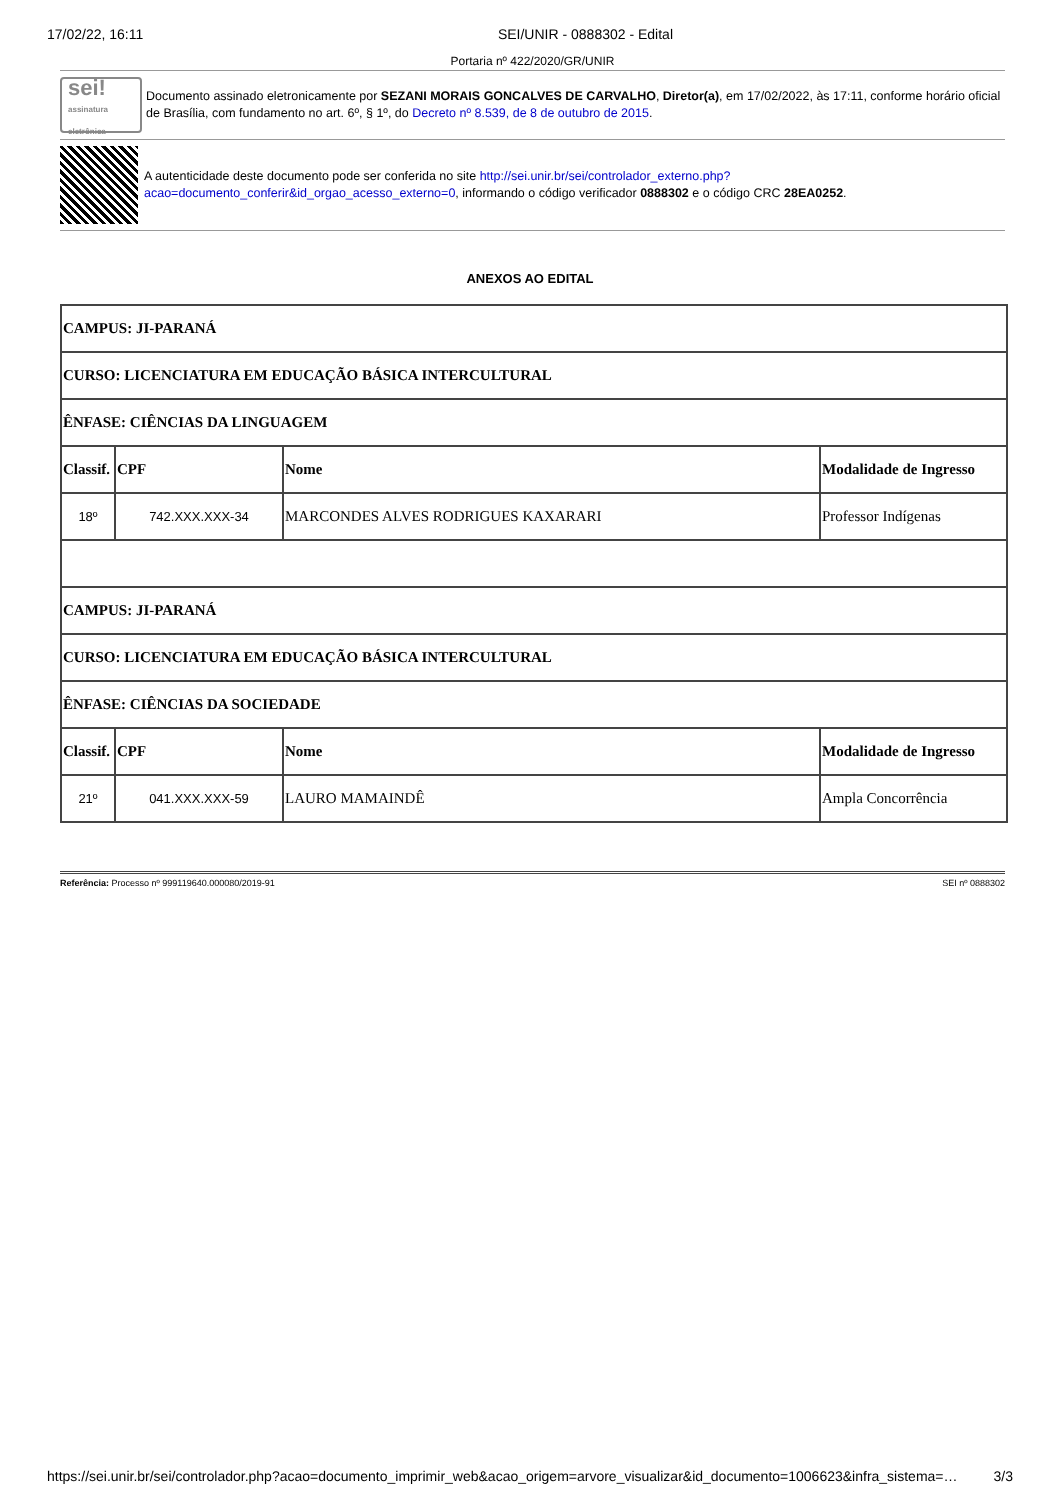17/02/22, 16:11 SEI/UNIR - 0888302 - Edital
Portaria nº 422/2020/GR/UNIR
sei!
assinatura eletrônica
Documento assinado eletronicamente por SEZANI MORAIS GONCALVES DE CARVALHO, Diretor(a), em 17/02/2022, às 17:11, conforme horário oficial de Brasília, com fundamento no art. 6º, § 1º, do Decreto nº 8.539, de 8 de outubro de 2015.
A autenticidade deste documento pode ser conferida no site http://sei.unir.br/sei/controlador_externo.php?acao=documento_conferir&id_orgao_acesso_externo=0, informando o código verificador 0888302 e o código CRC 28EA0252.
ANEXOS AO EDITAL
| CAMPUS: JI-PARANÁ | | | |
| --- | --- | --- | --- |
| CURSO: LICENCIATURA EM EDUCAÇÃO BÁSICA INTERCULTURAL | | | |
| ÊNFASE: CIÊNCIAS DA LINGUAGEM | | | |
| Classif. | CPF | Nome | Modalidade de Ingresso |
| 18º | 742.XXX.XXX-34 | MARCONDES ALVES RODRIGUES KAXARARI | Professor Indígenas |
| CAMPUS: JI-PARANÁ | | | |
| CURSO: LICENCIATURA EM EDUCAÇÃO BÁSICA INTERCULTURAL | | | |
| ÊNFASE: CIÊNCIAS DA SOCIEDADE | | | |
| Classif. | CPF | Nome | Modalidade de Ingresso |
| 21º | 041.XXX.XXX-59 | LAURO MAMAINDÊ | Ampla Concorrência |
Referência: Processo nº 999119640.000080/2019-91 SEI nº 0888302
https://sei.unir.br/sei/controlador.php?acao=documento_imprimir_web&acao_origem=arvore_visualizar&id_documento=1006623&infra_sistema=… 3/3